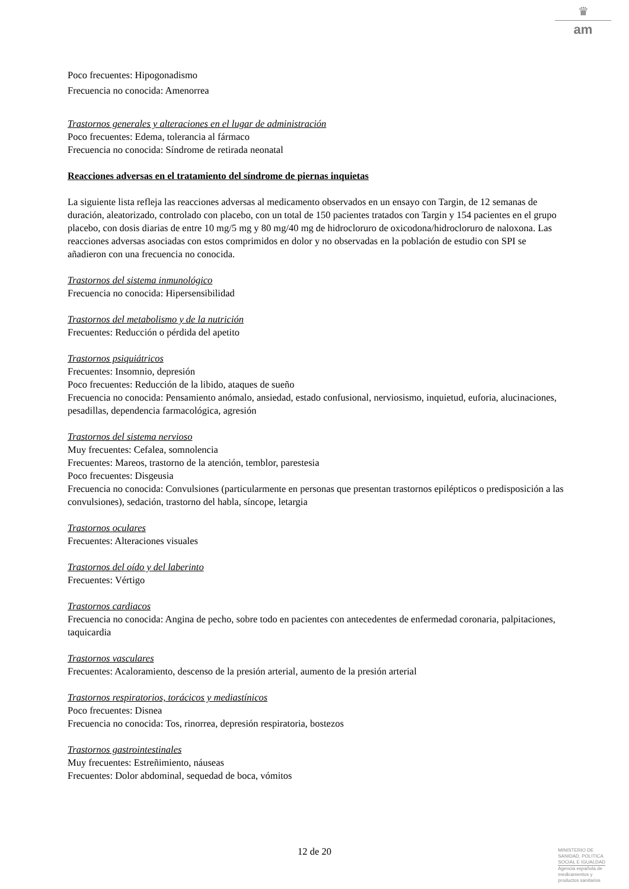♛
am
Poco frecuentes: Hipogonadismo
Frecuencia no conocida: Amenorrea
Trastornos generales y alteraciones en el lugar de administración
Poco frecuentes: Edema, tolerancia al fármaco
Frecuencia no conocida: Síndrome de retirada neonatal
Reacciones adversas en el tratamiento del síndrome de piernas inquietas
La siguiente lista refleja las reacciones adversas al medicamento observados en un ensayo con Targin, de 12 semanas de duración, aleatorizado, controlado con placebo, con un total de 150 pacientes tratados con Targin y 154 pacientes en el grupo placebo, con dosis diarias de entre 10 mg/5 mg y 80 mg/40 mg de hidrocloruro de oxicodona/hidrocloruro de naloxona. Las reacciones adversas asociadas con estos comprimidos en dolor y no observadas en la población de estudio con SPI se añadieron con una frecuencia no conocida.
Trastornos del sistema inmunológico
Frecuencia no conocida: Hipersensibilidad
Trastornos del metabolismo y de la nutrición
Frecuentes: Reducción o pérdida del apetito
Trastornos psiquiátricos
Frecuentes: Insomnio, depresión
Poco frecuentes: Reducción de la libido, ataques de sueño
Frecuencia no conocida: Pensamiento anómalo, ansiedad, estado confusional, nerviosismo, inquietud, euforia, alucinaciones, pesadillas, dependencia farmacológica, agresión
Trastornos del sistema nervioso
Muy frecuentes: Cefalea, somnolencia
Frecuentes: Mareos, trastorno de la atención, temblor, parestesia
Poco frecuentes: Disgeusia
Frecuencia no conocida: Convulsiones (particularmente en personas que presentan trastornos epilépticos o predisposición a las convulsiones), sedación, trastorno del habla, síncope, letargia
Trastornos oculares
Frecuentes: Alteraciones visuales
Trastornos del oído y del laberinto
Frecuentes: Vértigo
Trastornos cardiacos
Frecuencia no conocida: Angina de pecho, sobre todo en pacientes con antecedentes de enfermedad coronaria, palpitaciones, taquicardia
Trastornos vasculares
Frecuentes: Acaloramiento, descenso de la presión arterial, aumento de la presión arterial
Trastornos respiratorios, torácicos y mediastínicos
Poco frecuentes: Disnea
Frecuencia no conocida: Tos, rinorrea, depresión respiratoria, bostezos
Trastornos gastrointestinales
Muy frecuentes: Estreñimiento, náuseas
Frecuentes: Dolor abdominal, sequedad de boca, vómitos
12 de 20
MINISTERIO DE
SANIDAD, POLITICA
SOCIAL E IGUALDAD
Agencia española de
medicamentos y
productos sanitarios